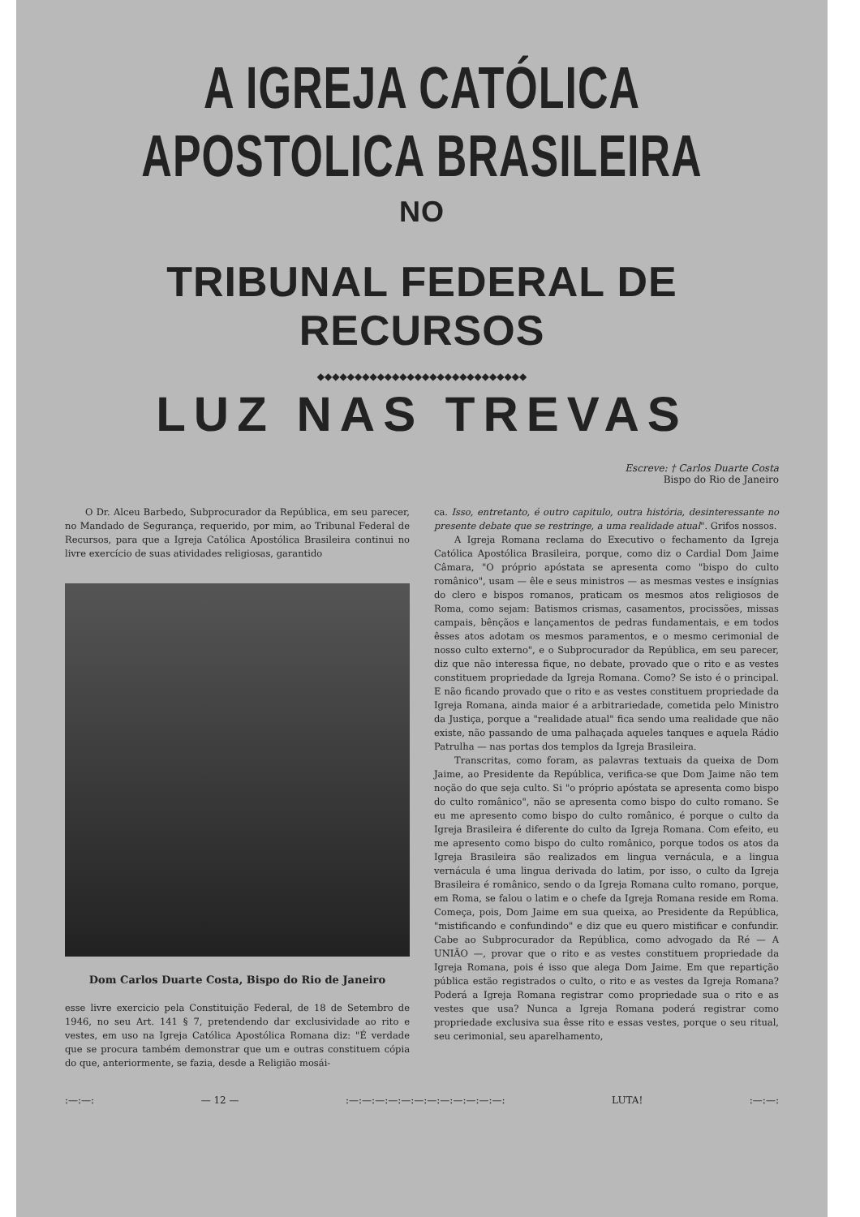A IGREJA CATÓLICA APOSTOLICA BRASILEIRA
NO
TRIBUNAL FEDERAL DE RECURSOS
◆◆◆◆◆◆◆◆◆◆◆◆◆◆◆◆◆◆◆◆◆◆◆◆◆◆◆◆
LUZ NAS TREVAS
Escreve: † Carlos Duarte Costa
Bispo do Rio de Janeiro
O Dr. Alceu Barbedo, Subprocurador da República, em seu parecer, no Mandado de Segurança, requerido, por mim, ao Tribunal Federal de Recursos, para que a Igreja Católica Apostólica Brasileira continui no livre exercício de suas atividades religiosas, garantido
Dom Carlos Duarte Costa, Bispo do Rio de Janeiro
esse livre exercicio pela Constituição Federal, de 18 de Setembro de 1946, no seu Art. 141 § 7, pretendendo dar exclusividade ao rito e vestes, em uso na Igreja Católica Apostólica Romana diz: "É verdade que se procura também demonstrar que um e outras constituem cópia do que, anteriormente, se fazia, desde a Religião mosái-
ca. Isso, entretanto, é outro capitulo, outra história, desinteressante no presente debate que se restringe, a uma realidade atual". Grifos nossos.
A Igreja Romana reclama do Executivo o fechamento da Igreja Católica Apostólica Brasileira, porque, como diz o Cardial Dom Jaime Câmara, "O próprio apóstata se apresenta como "bispo do culto românico", usam — êle e seus ministros — as mesmas vestes e insígnias do clero e bispos romanos, praticam os mesmos atos religiosos de Roma, como sejam: Batismos crismas, casamentos, procissões, missas campais, bênçãos e lançamentos de pedras fundamentais, e em todos êsses atos adotam os mesmos paramentos, e o mesmo cerimonial de nosso culto externo", e o Subprocurador da República, em seu parecer, diz que não interessa fique, no debate, provado que o rito e as vestes constituem propriedade da Igreja Romana. Como? Se isto é o principal. E não ficando provado que o rito e as vestes constituem propriedade da Igreja Romana, ainda maior é a arbitrariedade, cometida pelo Ministro da Justiça, porque a "realidade atual" fica sendo uma realidade que não existe, não passando de uma palhaçada aqueles tanques e aquela Rádio Patrulha — nas portas dos templos da Igreja Brasileira.
Transcritas, como foram, as palavras textuais da queixa de Dom Jaime, ao Presidente da República, verifica-se que Dom Jaime não tem noção do que seja culto. Si "o próprio apóstata se apresenta como bispo do culto românico", não se apresenta como bispo do culto romano. Se eu me apresento como bispo do culto românico, é porque o culto da Igreja Brasileira é diferente do culto da Igreja Romana. Com efeito, eu me apresento como bispo do culto românico, porque todos os atos da Igreja Brasileira são realizados em lingua vernácula, e a lingua vernácula é uma lingua derivada do latim, por isso, o culto da Igreja Brasileira é românico, sendo o da Igreja Romana culto romano, porque, em Roma, se falou o latim e o chefe da Igreja Romana reside em Roma. Começa, pois, Dom Jaime em sua queixa, ao Presidente da República, "mistificando e confundindo" e diz que eu quero mistificar e confundir. Cabe ao Subprocurador da República, como advogado da Ré — A UNIÃO —, provar que o rito e as vestes constituem propriedade da Igreja Romana, pois é isso que alega Dom Jaime. Em que repartição pública estão registrados o culto, o rito e as vestes da Igreja Romana? Poderá a Igreja Romana registrar como propriedade sua o rito e as vestes que usa? Nunca a Igreja Romana poderá registrar como propriedade exclusiva sua êsse rito e essas vestes, porque o seu ritual, seu cerimonial, seu aparelhamento,
:—:—: — 12 — :—:—:—:—:—:—:—:—:—:—:—:—: LUTA! :—:—: